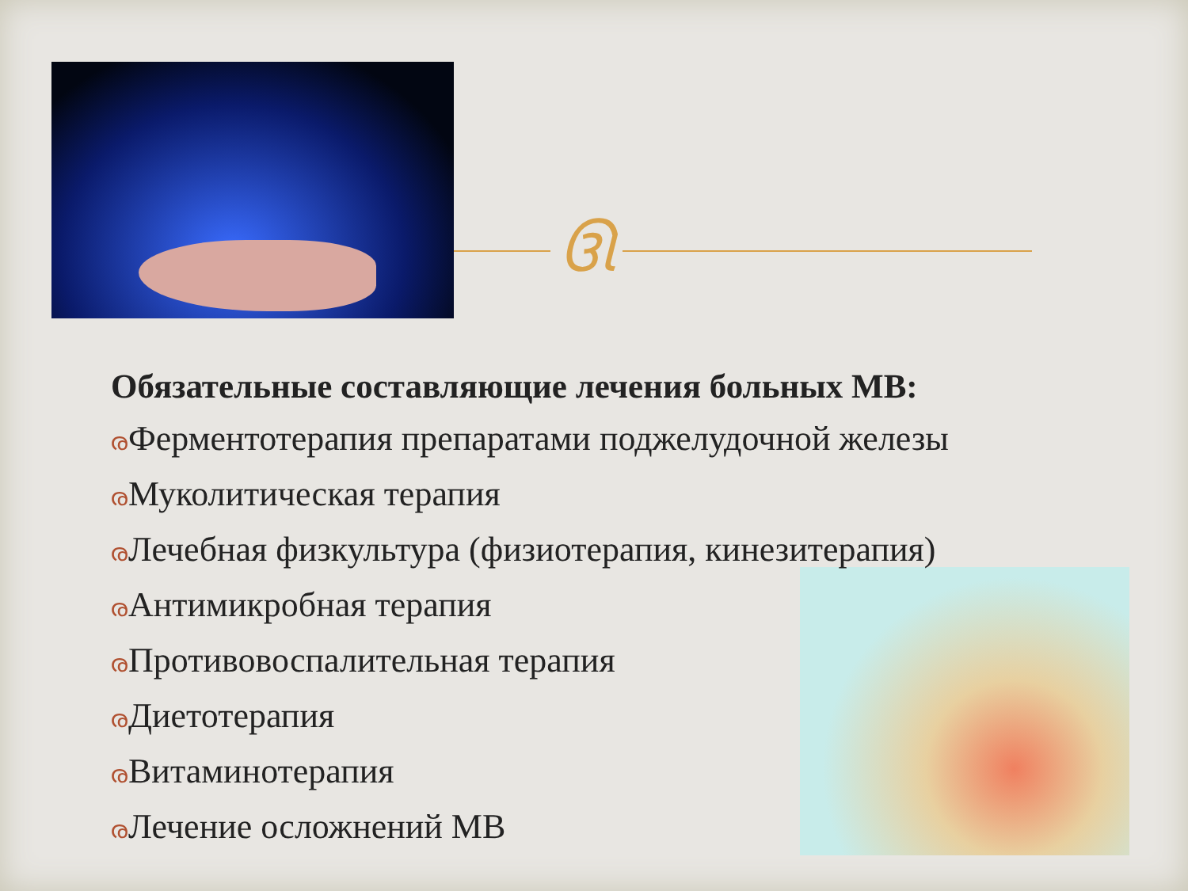ઊ
Обязательные составляющие лечения больных МВ:
രФерментотерапия препаратами поджелудочной железы
രМуколитическая терапия
രЛечебная физкультура (физиотерапия, кинезитерапия)
രАнтимикробная терапия
രПротивовоспалительная терапия
രДиетотерапия
രВитаминотерапия
രЛечение осложнений МВ